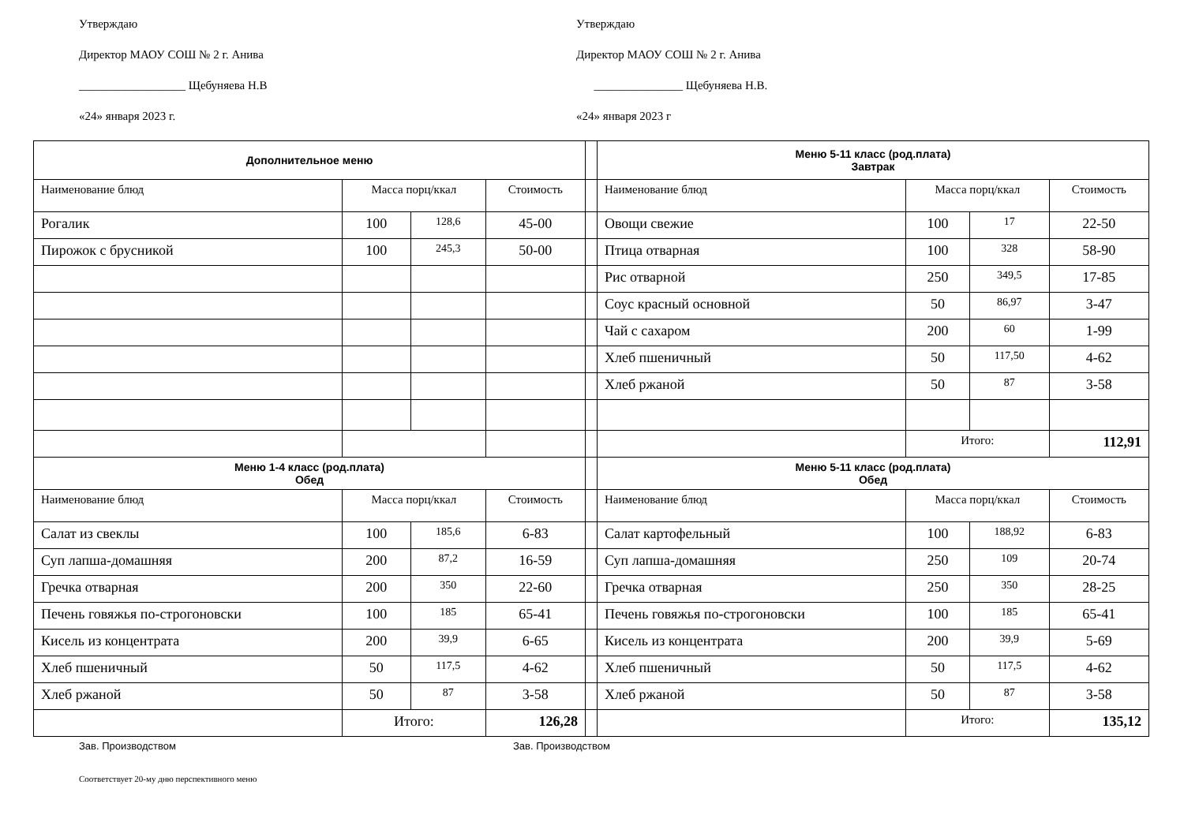Утверждаю
Директор МАОУ СОШ № 2 г. Анива
__________________ Щебуняева Н.В
«24» января 2023 г.
Утверждаю
Директор МАОУ СОШ № 2 г. Анива
_______________ Щебуняева Н.В.
«24» января 2023 г
| Дополнительное меню | | | | | Меню 5-11 класс (род.плата) Завтрак | | | |
| Наименование блюд | Масса порц/ккал | | Стоимость | | Наименование блюд | Масса порц/ккал | | Стоимость |
| Рогалик | 100 | 128,6 | 45-00 | | Овощи свежие | 100 | 17 | 22-50 |
| Пирожок с брусникой | 100 | 245,3 | 50-00 | | Птица отварная | 100 | 328 | 58-90 |
| | | | | | Рис отварной | 250 | 349,5 | 17-85 |
| | | | | | Соус красный основной | 50 | 86,97 | 3-47 |
| | | | | | Чай с сахаром | 200 | 60 | 1-99 |
| | | | | | Хлеб пшеничный | 50 | 117,50 | 4-62 |
| | | | | | Хлеб ржаной | 50 | 87 | 3-58 |
| | | | | | | Итого: | | 112,91 |
| Меню 1-4 класс (род.плата) Обед | | | | | Меню 5-11 класс (род.плата) Обед | | | |
| Наименование блюд | Масса порц/ккал | | Стоимость | | Наименование блюд | Масса порц/ккал | | Стоимость |
| Салат из свеклы | 100 | 185,6 | 6-83 | | Салат картофельный | 100 | 188,92 | 6-83 |
| Суп лапша-домашняя | 200 | 87,2 | 16-59 | | Суп лапша-домашняя | 250 | 109 | 20-74 |
| Гречка отварная | 200 | 350 | 22-60 | | Гречка отварная | 250 | 350 | 28-25 |
| Печень говяжья по-строгоновски | 100 | 185 | 65-41 | | Печень говяжья по-строгоновски | 100 | 185 | 65-41 |
| Кисель из концентрата | 200 | 39,9 | 6-65 | | Кисель из концентрата | 200 | 39,9 | 5-69 |
| Хлеб пшеничный | 50 | 117,5 | 4-62 | | Хлеб пшеничный | 50 | 117,5 | 4-62 |
| Хлеб ржаной | 50 | 87 | 3-58 | | Хлеб ржаной | 50 | 87 | 3-58 |
| | Итого: | | 126,28 | | | Итого: | | 135,12 |
Зав. Производством Зав. Производством
Соответствует 20-му дню перспективного меню